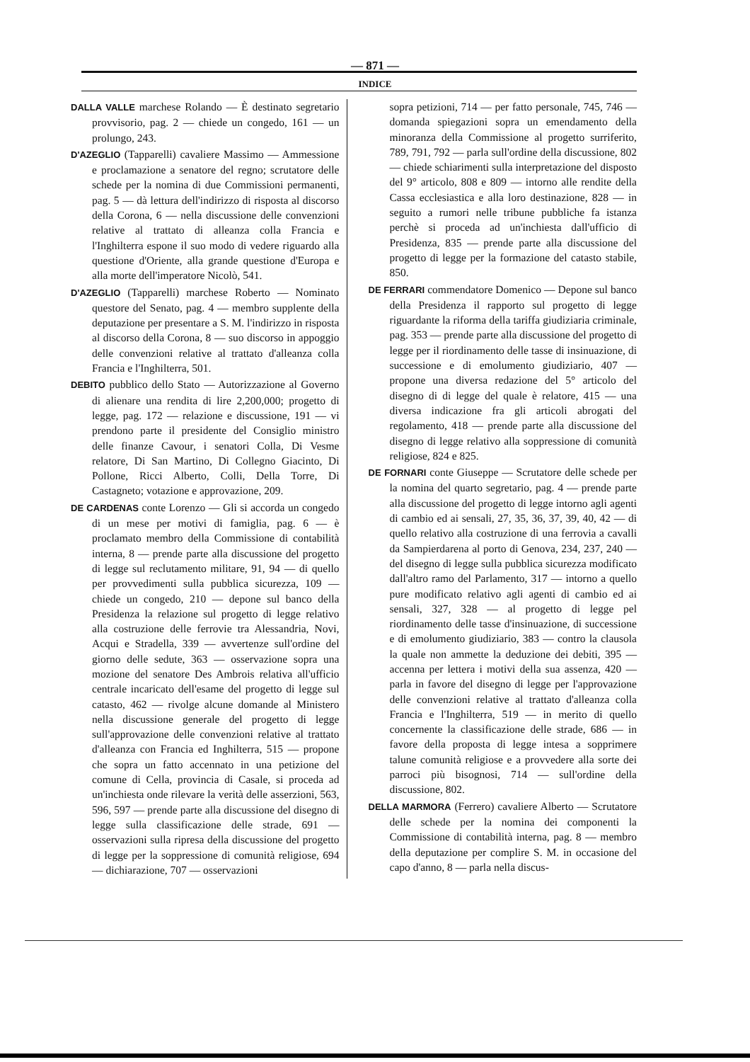— 871 —
INDICE
DALLA VALLE marchese Rolando — È destinato segretario provvisorio, pag. 2 — chiede un congedo, 161 — un prolungo, 243.
D'AZEGLIO (Tapparelli) cavaliere Massimo — Ammessione e proclamazione a senatore del regno; scrutatore delle schede per la nomina di due Commissioni permanenti, pag. 5 — dà lettura dell'indirizzo di risposta al discorso della Corona, 6 — nella discussione delle convenzioni relative al trattato di alleanza colla Francia e l'Inghilterra espone il suo modo di vedere riguardo alla questione d'Oriente, alla grande questione d'Europa e alla morte dell'imperatore Nicolò, 541.
D'AZEGLIO (Tapparelli) marchese Roberto — Nominato questore del Senato, pag. 4 — membro supplente della deputazione per presentare a S. M. l'indirizzo in risposta al discorso della Corona, 8 — suo discorso in appoggio delle convenzioni relative al trattato d'alleanza colla Francia e l'Inghilterra, 501.
DEBITO pubblico dello Stato — Autorizzazione al Governo di alienare una rendita di lire 2,200,000; progetto di legge, pag. 172 — relazione e discussione, 191 — vi prendono parte il presidente del Consiglio ministro delle finanze Cavour, i senatori Colla, Di Vesme relatore, Di San Martino, Di Collegno Giacinto, Di Pollone, Ricci Alberto, Colli, Della Torre, Di Castagneto; votazione e approvazione, 209.
DE CARDENAS conte Lorenzo — Gli si accorda un congedo di un mese per motivi di famiglia, pag. 6 — è proclamato membro della Commissione di contabilità interna, 8 — prende parte alla discussione del progetto di legge sul reclutamento militare, 91, 94 — di quello per provvedimenti sulla pubblica sicurezza, 109 — chiede un congedo, 210 — depone sul banco della Presidenza la relazione sul progetto di legge relativo alla costruzione delle ferrovie tra Alessandria, Novi, Acqui e Stradella, 339 — avvertenze sull'ordine del giorno delle sedute, 363 — osservazione sopra una mozione del senatore Des Ambrois relativa all'ufficio centrale incaricato dell'esame del progetto di legge sul catasto, 462 — rivolge alcune domande al Ministero nella discussione generale del progetto di legge sull'approvazione delle convenzioni relative al trattato d'alleanza con Francia ed Inghilterra, 515 — propone che sopra un fatto accennato in una petizione del comune di Cella, provincia di Casale, si proceda ad un'inchiesta onde rilevare la verità delle asserzioni, 563, 596, 597 — prende parte alla discussione del disegno di legge sulla classificazione delle strade, 691 — osservazioni sulla ripresa della discussione del progetto di legge per la soppressione di comunità religiose, 694 — dichiarazione, 707 — osservazioni
sopra petizioni, 714 — per fatto personale, 745, 746 — domanda spiegazioni sopra un emendamento della minoranza della Commissione al progetto surriferito, 789, 791, 792 — parla sull'ordine della discussione, 802 — chiede schiarimenti sulla interpretazione del disposto del 9° articolo, 808 e 809 — intorno alle rendite della Cassa ecclesiastica e alla loro destinazione, 828 — in seguito a rumori nelle tribune pubbliche fa istanza perchè si proceda ad un'inchiesta dall'ufficio di Presidenza, 835 — prende parte alla discussione del progetto di legge per la formazione del catasto stabile, 850.
DE FERRARI commendatore Domenico — Depone sul banco della Presidenza il rapporto sul progetto di legge riguardante la riforma della tariffa giudiziaria criminale, pag. 353 — prende parte alla discussione del progetto di legge per il riordinamento delle tasse di insinuazione, di successione e di emolumento giudiziario, 407 — propone una diversa redazione del 5° articolo del disegno di di legge del quale è relatore, 415 — una diversa indicazione fra gli articoli abrogati del regolamento, 418 — prende parte alla discussione del disegno di legge relativo alla soppressione di comunità religiose, 824 e 825.
DE FORNARI conte Giuseppe — Scrutatore delle schede per la nomina del quarto segretario, pag. 4 — prende parte alla discussione del progetto di legge intorno agli agenti di cambio ed ai sensali, 27, 35, 36, 37, 39, 40, 42 — di quello relativo alla costruzione di una ferrovia a cavalli da Sampierdarena al porto di Genova, 234, 237, 240 — del disegno di legge sulla pubblica sicurezza modificato dall'altro ramo del Parlamento, 317 — intorno a quello pure modificato relativo agli agenti di cambio ed ai sensali, 327, 328 — al progetto di legge pel riordinamento delle tasse d'insinuazione, di successione e di emolumento giudiziario, 383 — contro la clausola la quale non ammette la deduzione dei debiti, 395 — accenna per lettera i motivi della sua assenza, 420 — parla in favore del disegno di legge per l'approvazione delle convenzioni relative al trattato d'alleanza colla Francia e l'Inghilterra, 519 — in merito di quello concernente la classificazione delle strade, 686 — in favore della proposta di legge intesa a sopprimere talune comunità religiose e a provvedere alla sorte dei parroci più bisognosi, 714 — sull'ordine della discussione, 802.
DELLA MARMORA (Ferrero) cavaliere Alberto — Scrutatore delle schede per la nomina dei componenti la Commissione di contabilità interna, pag. 8 — membro della deputazione per complire S. M. in occasione del capo d'anno, 8 — parla nella discus-